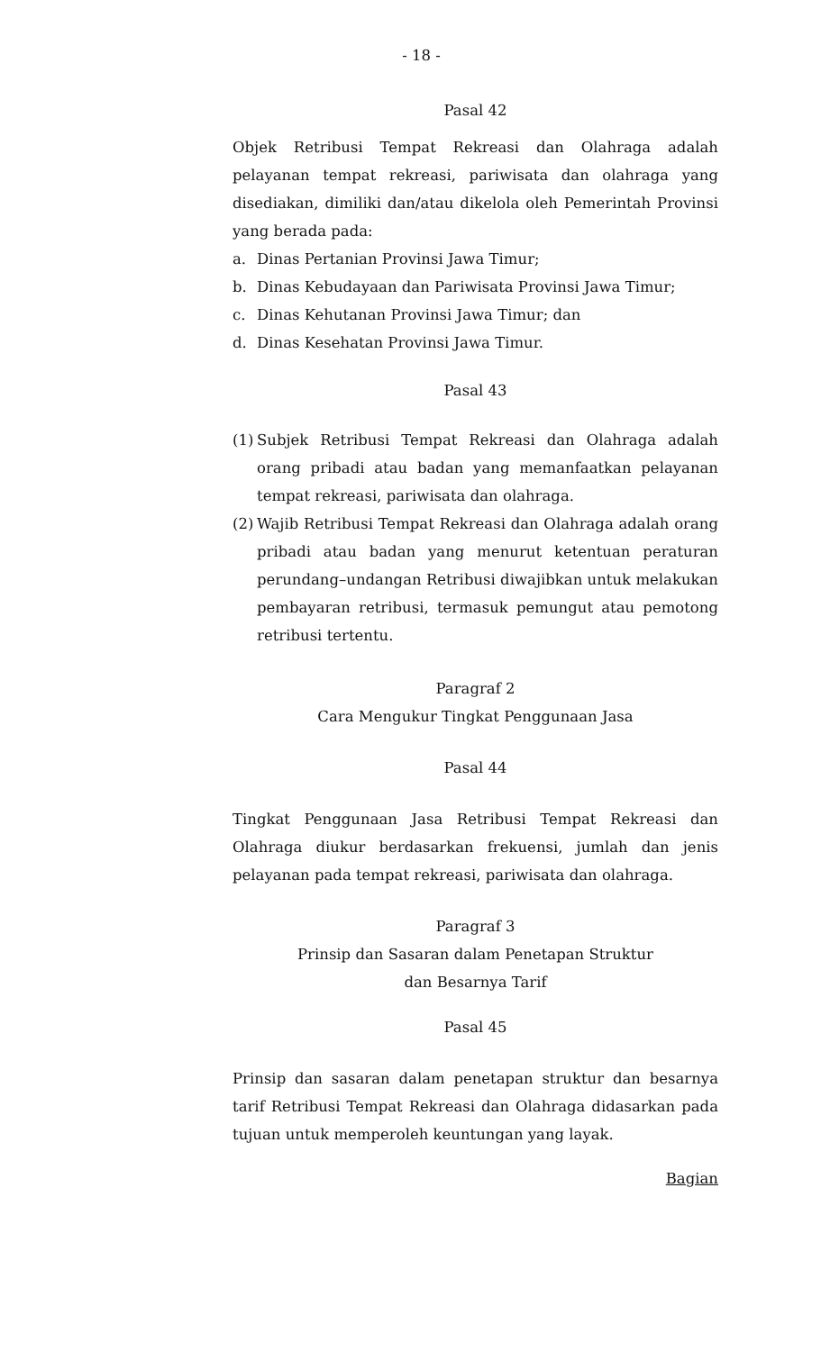- 18 -
Pasal 42
Objek Retribusi Tempat Rekreasi dan Olahraga adalah pelayanan tempat rekreasi, pariwisata dan olahraga yang disediakan, dimiliki dan/atau dikelola oleh Pemerintah Provinsi yang berada pada:
a. Dinas Pertanian Provinsi Jawa Timur;
b. Dinas Kebudayaan dan Pariwisata Provinsi Jawa Timur;
c. Dinas Kehutanan Provinsi Jawa Timur; dan
d. Dinas Kesehatan Provinsi Jawa Timur.
Pasal 43
(1) Subjek Retribusi Tempat Rekreasi dan Olahraga adalah orang pribadi atau badan yang memanfaatkan pelayanan tempat rekreasi, pariwisata dan olahraga.
(2) Wajib Retribusi Tempat Rekreasi dan Olahraga adalah orang pribadi atau badan yang menurut ketentuan peraturan perundang–undangan Retribusi diwajibkan untuk melakukan pembayaran retribusi, termasuk pemungut atau pemotong retribusi tertentu.
Paragraf 2
Cara Mengukur Tingkat Penggunaan Jasa
Pasal 44
Tingkat Penggunaan Jasa Retribusi Tempat Rekreasi dan Olahraga diukur berdasarkan frekuensi, jumlah dan jenis pelayanan pada tempat rekreasi, pariwisata dan olahraga.
Paragraf 3
Prinsip dan Sasaran dalam Penetapan Struktur
dan Besarnya Tarif
Pasal 45
Prinsip dan sasaran dalam penetapan struktur dan besarnya tarif Retribusi Tempat Rekreasi dan Olahraga didasarkan pada tujuan untuk memperoleh keuntungan yang layak.
Bagian